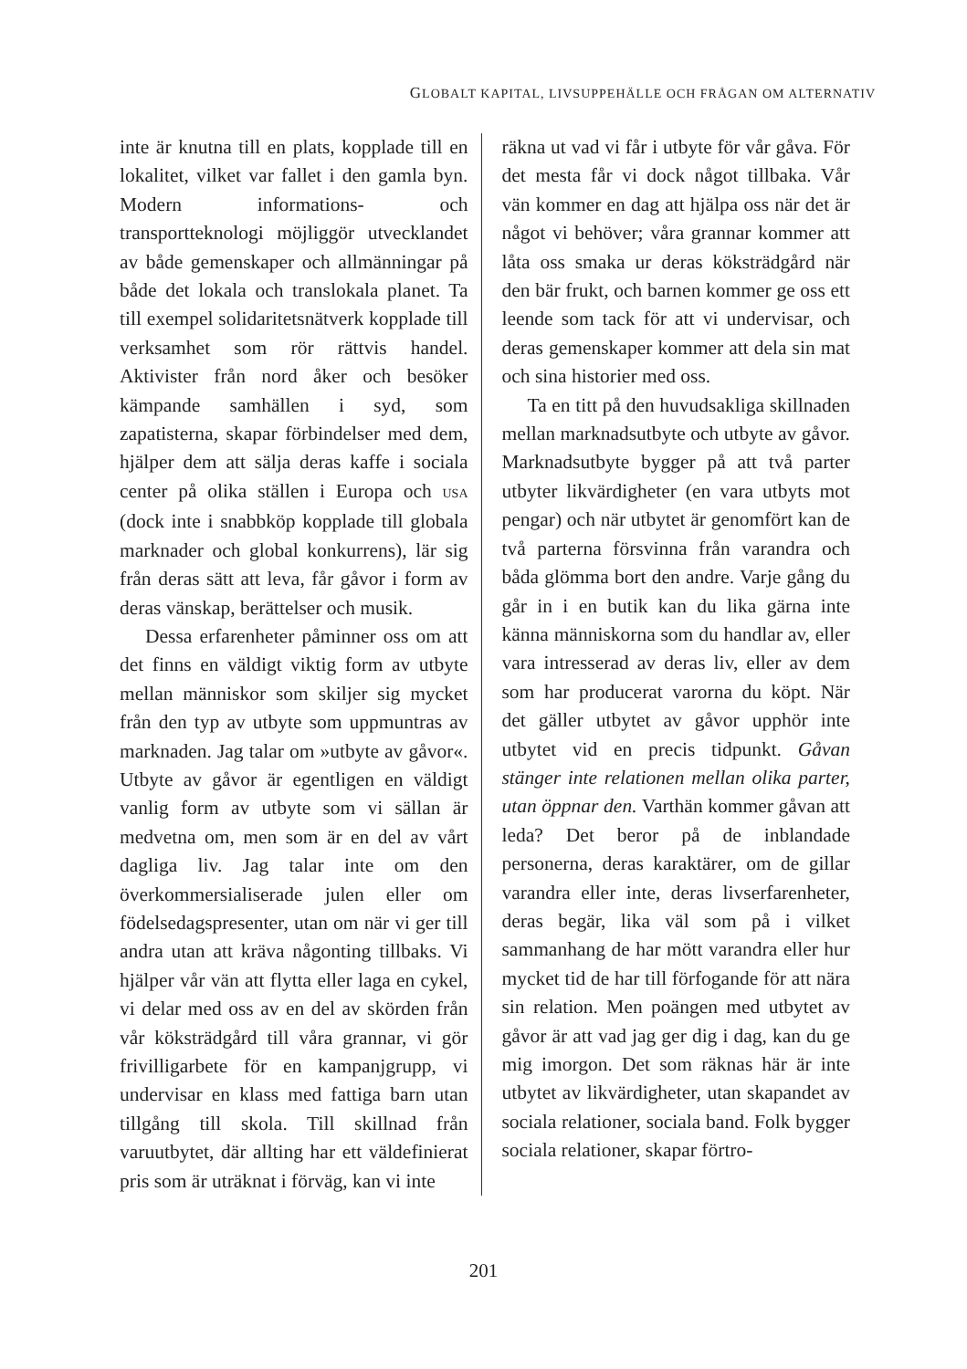GLOBALT KAPITAL, LIVSUPPEHÄLLE OCH FRÅGAN OM ALTERNATIV
inte är knutna till en plats, kopplade till en lokalitet, vilket var fallet i den gamla byn. Modern informations- och transportteknologi möjliggör utvecklandet av både gemenskaper och allmänningar på både det lokala och translokala planet. Ta till exempel solidaritetsnätverk kopplade till verksamhet som rör rättvis handel. Aktivister från nord åker och besöker kämpande samhällen i syd, som zapatisterna, skapar förbindelser med dem, hjälper dem att sälja deras kaffe i sociala center på olika ställen i Europa och USA (dock inte i snabbköp kopplade till globala marknader och global konkurrens), lär sig från deras sätt att leva, får gåvor i form av deras vänskap, berättelser och musik.
Dessa erfarenheter påminner oss om att det finns en väldigt viktig form av utbyte mellan människor som skiljer sig mycket från den typ av utbyte som uppmuntras av marknaden. Jag talar om »utbyte av gåvor«. Utbyte av gåvor är egentligen en väldigt vanlig form av utbyte som vi sällan är medvetna om, men som är en del av vårt dagliga liv. Jag talar inte om den överkommersialiserade julen eller om födelsedagspresenter, utan om när vi ger till andra utan att kräva någonting tillbaks. Vi hjälper vår vän att flytta eller laga en cykel, vi delar med oss av en del av skörden från vår köksträdgård till våra grannar, vi gör frivilligarbete för en kampanjgrupp, vi undervisar en klass med fattiga barn utan tillgång till skola. Till skillnad från varuutbytet, där allting har ett väldefinierat pris som är uträknat i förväg, kan vi inte
räkna ut vad vi får i utbyte för vår gåva. För det mesta får vi dock något tillbaka. Vår vän kommer en dag att hjälpa oss när det är något vi behöver; våra grannar kommer att låta oss smaka ur deras köksträdgård när den bär frukt, och barnen kommer ge oss ett leende som tack för att vi undervisar, och deras gemenskaper kommer att dela sin mat och sina historier med oss.
Ta en titt på den huvudsakliga skillnaden mellan marknadsutbyte och utbyte av gåvor. Marknadsutbyte bygger på att två parter utbyter likvärdigheter (en vara utbyts mot pengar) och när utbytet är genomfört kan de två parterna försvinna från varandra och båda glömma bort den andre. Varje gång du går in i en butik kan du lika gärna inte känna människorna som du handlar av, eller vara intresserad av deras liv, eller av dem som har producerat varorna du köpt. När det gäller utbytet av gåvor upphör inte utbytet vid en precis tidpunkt. Gåvan stänger inte relationen mellan olika parter, utan öppnar den. Varthän kommer gåvan att leda? Det beror på de inblandade personerna, deras karaktärer, om de gillar varandra eller inte, deras livserfarenheter, deras begär, lika väl som på i vilket sammanhang de har mött varandra eller hur mycket tid de har till förfogande för att nära sin relation. Men poängen med utbytet av gåvor är att vad jag ger dig i dag, kan du ge mig imorgon. Det som räknas här är inte utbytet av likvärdigheter, utan skapandet av sociala relationer, sociala band. Folk bygger sociala relationer, skapar förtro-
201